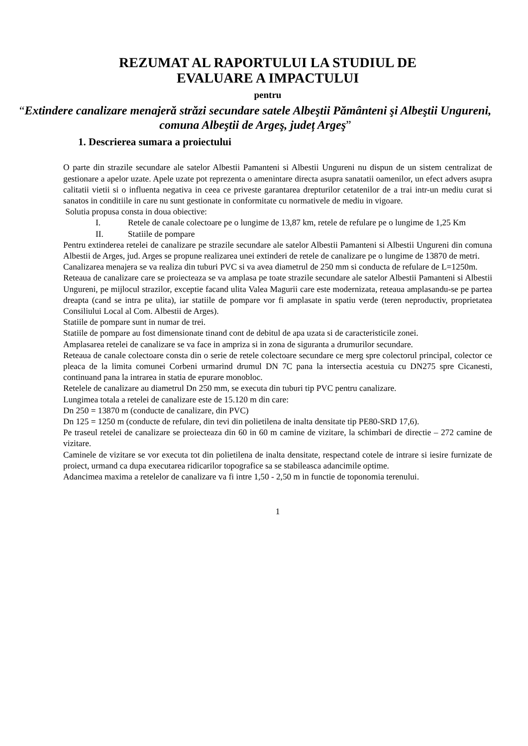REZUMAT AL RAPORTULUI LA STUDIUL DE
EVALUARE A IMPACTULUI
pentru
“Extindere canalizare menajeră străzi secundare satele Albeştii Pământeni şi Albeştii Ungureni, comuna Albeştii de Argeş, județ Argeş”
1. Descrierea sumara a proiectului
O parte din strazile secundare ale satelor Albestii Pamanteni si Albestii Ungureni nu dispun de un sistem centralizat de gestionare a apelor uzate. Apele uzate pot reprezenta o amenintare directa asupra sanatatii oamenilor, un efect advers asupra calitatii vietii si o influenta negativa in ceea ce priveste garantarea drepturilor cetatenilor de a trai intr-un mediu curat si sanatos in conditiile in care nu sunt gestionate in conformitate cu normativele de mediu in vigoare.
Solutia propusa consta in doua obiective:
I. Retele de canale colectoare pe o lungime de 13,87 km, retele de refulare pe o lungime de 1,25 Km
II. Statiile de pompare
Pentru extinderea retelei de canalizare pe strazile secundare ale satelor Albestii Pamanteni si Albestii Ungureni din comuna Albestii de Arges, jud. Arges se propune realizarea unei extinderi de retele de canalizare pe o lungime de 13870 de metri.
Canalizarea menajera se va realiza din tuburi PVC si va avea diametrul de 250 mm si conducta de refulare de L=1250m.
Reteaua de canalizare care se proiecteaza se va amplasa pe toate strazile secundare ale satelor Albestii Pamanteni si Albestii Ungureni, pe mijlocul strazilor, exceptie facand ulita Valea Magurii care este modernizata, reteaua amplasandu-se pe partea dreapta (cand se intra pe ulita), iar statiile de pompare vor fi amplasate in spatiu verde (teren neproductiv, proprietatea Consiliului Local al Com. Albestii de Arges).
Statiile de pompare sunt in numar de trei.
Statiile de pompare au fost dimensionate tinand cont de debitul de apa uzata si de caracteristicile zonei.
Amplasarea retelei de canalizare se va face in ampriza si in zona de siguranta a drumurilor secundare.
Reteaua de canale colectoare consta din o serie de retele colectoare secundare ce merg spre colectorul principal, colector ce pleaca de la limita comunei Corbeni urmarind drumul DN 7C pana la intersectia acestuia cu DN275 spre Cicanesti, continuand pana la intrarea in statia de epurare monobloc.
Retelele de canalizare au diametrul Dn 250 mm, se executa din tuburi tip PVC pentru canalizare.
Lungimea totala a retelei de canalizare este de 15.120 m din care:
Dn 250 = 13870 m (conducte de canalizare, din PVC)
Dn 125 = 1250 m (conducte de refulare, din tevi din polietilena de inalta densitate tip PE80-SRD 17,6).
Pe traseul retelei de canalizare se proiecteaza din 60 in 60 m camine de vizitare, la schimbari de directie – 272 camine de vizitare.
Caminele de vizitare se vor executa tot din polietilena de inalta densitate, respectand cotele de intrare si iesire furnizate de proiect, urmand ca dupa executarea ridicarilor topografice sa se stabileasca adancimile optime.
Adancimea maxima a retelelor de canalizare va fi intre 1,50 - 2,50 m in functie de toponomia terenului.
1